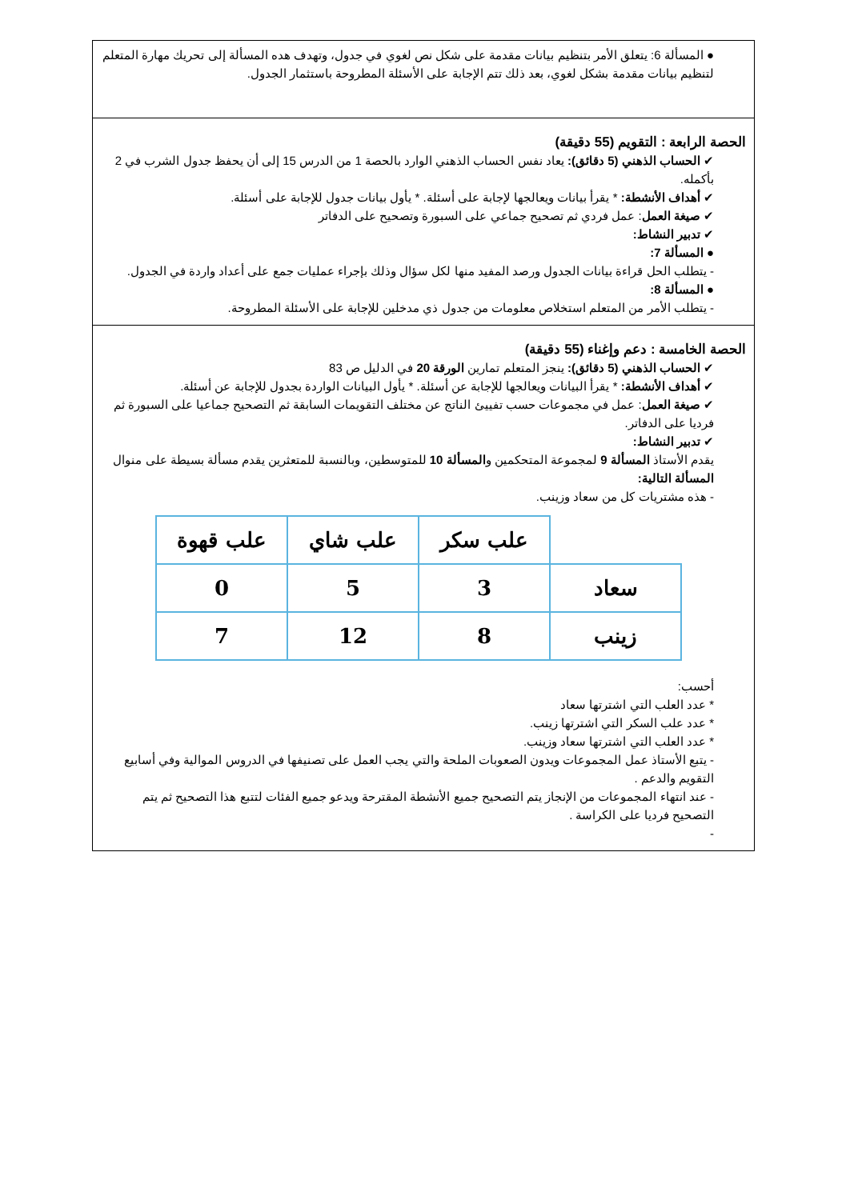● المسألة 6: يتعلق الأمر بتنظيم بيانات مقدمة على شكل نص لغوي في جدول، وتهدف هده المسألة إلى تحريك مهارة المتعلم لتنظيم بيانات مقدمة بشكل لغوي، بعد ذلك تتم الإجابة على الأسئلة المطروحة باستثمار الجدول.
الحصة الرابعة : التقويم (55 دقيقة)
✔ الحساب الذهني (5 دقائق): يعاد نفس الحساب الذهني الوارد بالحصة 1 من الدرس 15 إلى أن يحفظ جدول الشرب في 2 بأكمله.
✔ أهداف الأنشطة: * يقرأ بيانات ويعالجها لإجابة على أسئلة. * يأول بيانات جدول للإجابة على أسئلة.
✔ صيغة العمل: عمل فردي ثم تصحيح جماعي على السبورة وتصحيح على الدفاتر
✔ تدبير النشاط:
● المسألة 7:
- يتطلب الحل قراءة بيانات الجدول ورصد المفيد منها لكل سؤال وذلك بإجراء عمليات جمع على أعداد واردة في الجدول.
● المسألة 8:
- يتطلب الأمر من المتعلم استخلاص معلومات من جدول ذي مدخلين للإجابة على الأسئلة المطروحة.
الحصة الخامسة : دعم وإغناء (55 دقيقة)
✔ الحساب الذهني (5 دقائق): ينجز المتعلم تمارين الورقة 20 في الدليل ص 83
✔ أهداف الأنشطة: * يقرأ البيانات ويعالجها للإجابة عن أسئلة. * يأول البيانات الواردة بجدول للإجابة عن أسئلة.
✔ صيغة العمل: عمل في مجموعات حسب تفييئ الناتج عن مختلف التقويمات السابقة ثم التصحيح جماعيا على السبورة ثم فرديا على الدفاتر.
✔ تدبير النشاط:
يقدم الأستاذ المسألة 9 لمجموعة المتحكمين والمسألة 10 للمتوسطين، وبالنسبة للمتعثرين يقدم مسألة بسيطة على منوال المسألة التالية:
- هذه مشتريات كل من سعاد وزينب.
| | علب سكر | علب شاي | علب قهوة |
| سعاد | 3 | 5 | 0 |
| زينب | 8 | 12 | 7 |
أحسب:
* عدد العلب التي اشترتها سعاد
* عدد علب السكر التي اشترتها زينب.
* عدد العلب التي اشترتها سعاد وزينب.
- يتبع الأستاذ عمل المجموعات ويدون الصعوبات الملحة والتي يجب العمل على تصنيفها في الدروس الموالية وفي أسابيع التقويم والدعم .
- عند انتهاء المجموعات من الإنجاز يتم التصحيح جميع الأنشطة المقترحة ويدعو جميع الفئات لتتبع هذا التصحيح ثم يتم التصحيح فرديا على الكراسة .
-